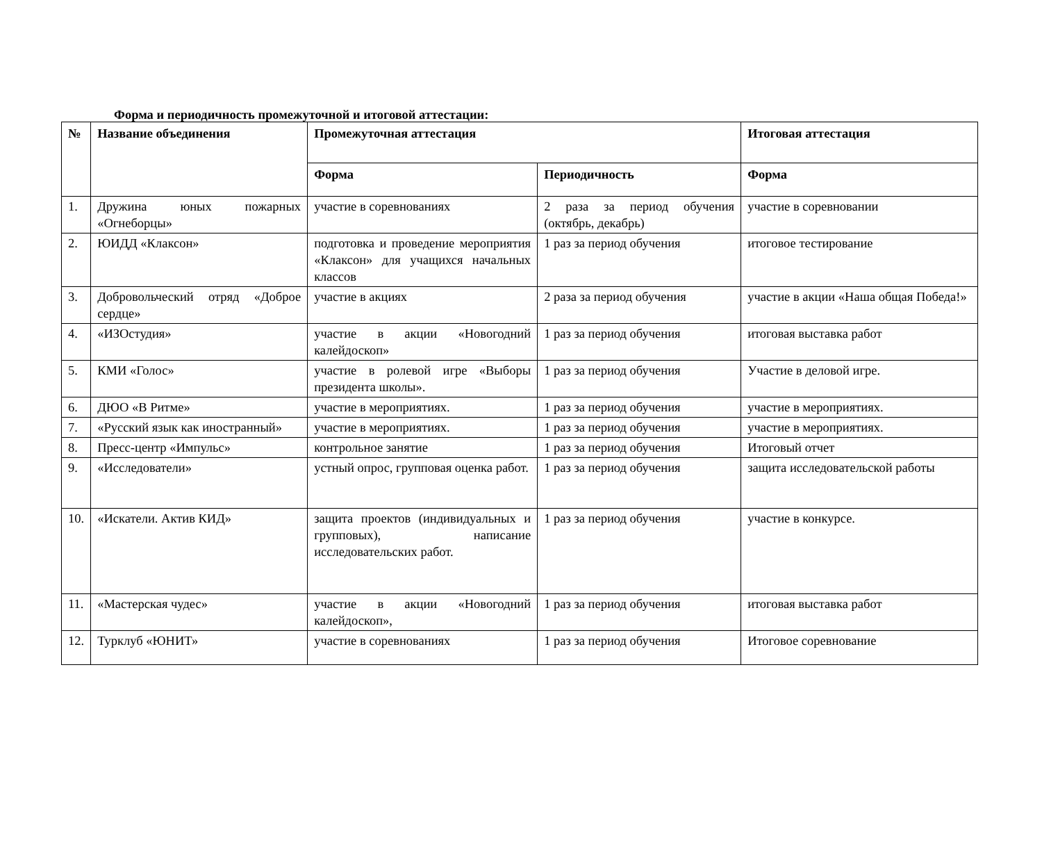Форма и периодичность промежуточной и итоговой аттестации:
| № | Название объединения | Промежуточная аттестация | | Итоговая аттестация |
| --- | --- | --- | --- | --- |
| | | Форма | Периодичность | Форма |
| 1. | Дружина юных пожарных «Огнеборцы» | участие в соревнованиях | 2 раза за период обучения (октябрь, декабрь) | участие в соревновании |
| 2. | ЮИДД «Клаксон» | подготовка и проведение мероприятия «Клаксон» для учащихся начальных классов | 1 раз за период обучения | итоговое тестирование |
| 3. | Добровольческий отряд «Доброе сердце» | участие в акциях | 2 раза за период обучения | участие в акции «Наша общая Победа!» |
| 4. | «ИЗОстудия» | участие в акции «Новогодний калейдоскоп» | 1 раз за период обучения | итоговая выставка работ |
| 5. | КМИ «Голос» | участие в ролевой игре «Выборы президента школы». | 1 раз за период обучения | Участие в деловой игре. |
| 6. | ДЮО «В Ритме» | участие в мероприятиях. | 1 раз за период обучения | участие в мероприятиях. |
| 7. | «Русский язык как иностранный» | участие в мероприятиях. | 1 раз за период обучения | участие в мероприятиях. |
| 8. | Пресс-центр «Импульс» | контрольное занятие | 1 раз за период обучения | Итоговый отчет |
| 9. | «Исследователи» | устный опрос, групповая оценка работ. | 1 раз за период обучения | защита исследовательской работы |
| 10. | «Искатели. Актив КИД» | защита проектов (индивидуальных и групповых), написание исследовательских работ. | 1 раз за период обучения | участие в конкурсе. |
| 11. | «Мастерская чудес» | участие в акции «Новогодний калейдоскоп», | 1 раз за период обучения | итоговая выставка работ |
| 12. | Турклуб «ЮНИТ» | участие в соревнованиях | 1 раз за период обучения | Итоговое соревнование |